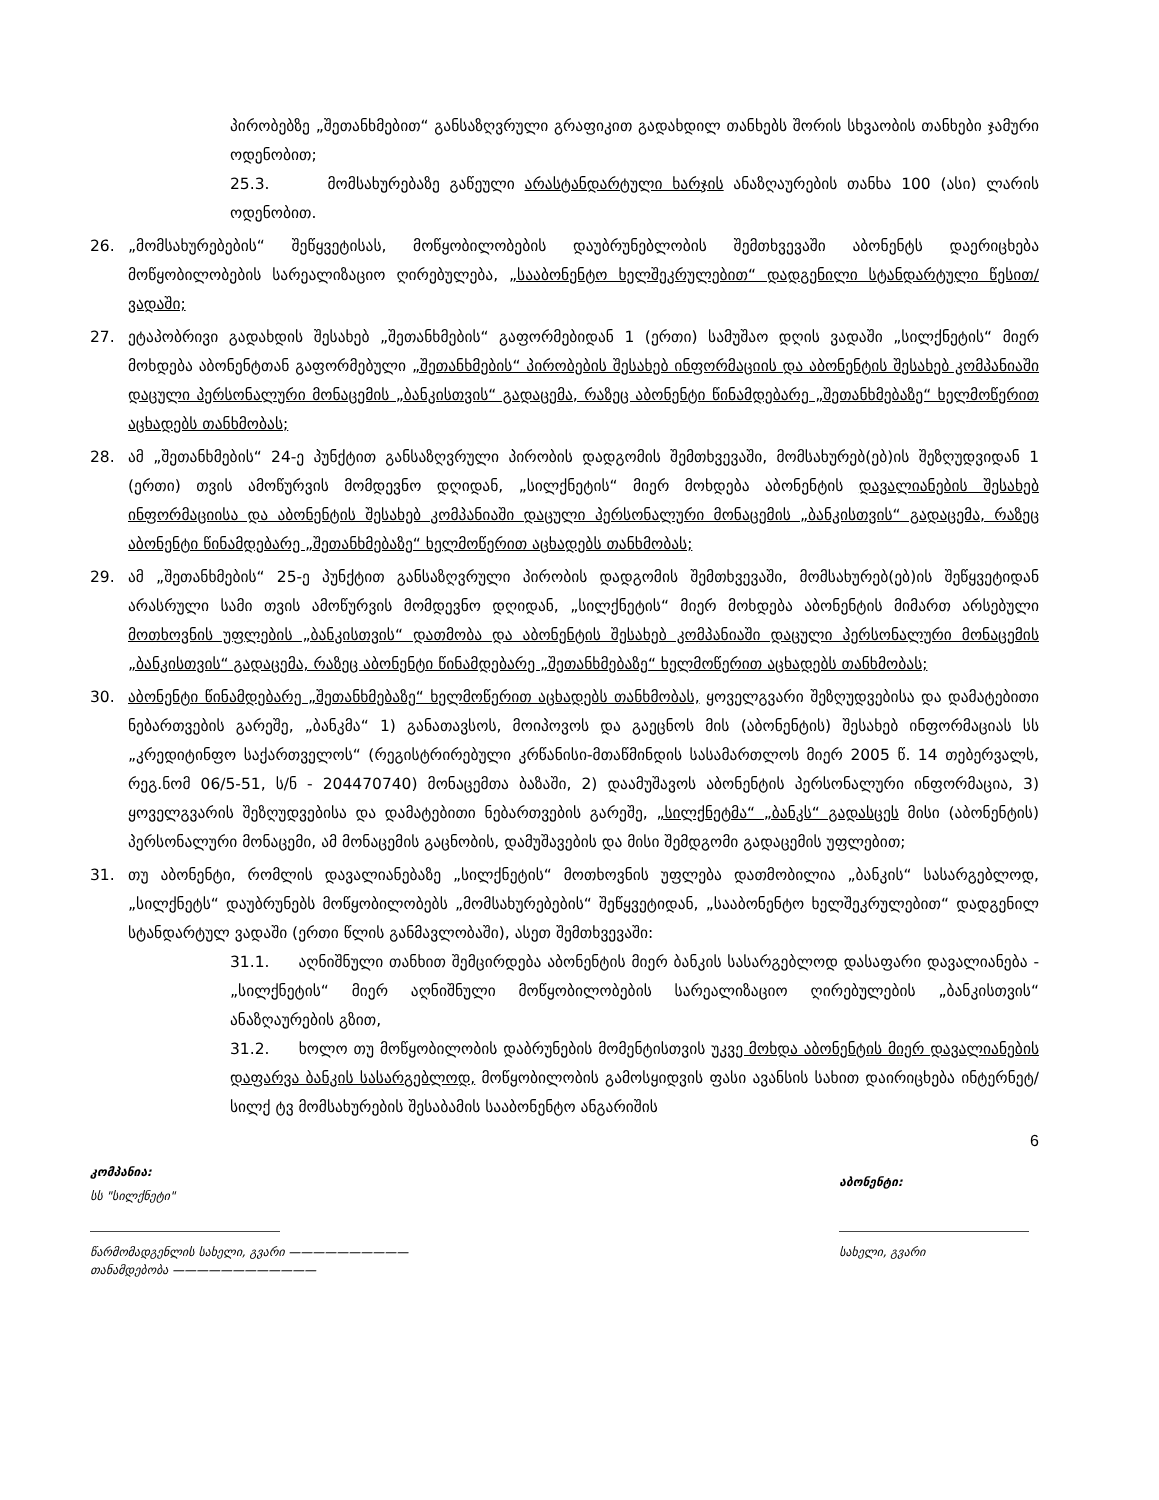პირობებზე „შეთანხმებით“ განსაზღვრული გრაფიკით გადახდილ თანხებს შორის სხვაობის თანხები ჯამური ოდენობით;
25.3. მომსახურებაზე გაწეული არასტანდარტული ხარჯის ანაზღაურების თანხა 100 (ასი) ლარის ოდენობით.
26. „მომსახურებების“ შეწყვეტისას, მოწყობილობების დაუბრუნებლობის შემთხვევაში აბონენტს დაერიცხება მოწყობილობების სარეალიზაციო ღირებულება, „სააბონენტო ხელშეკრულებით“ დადგენილი სტანდარტული წესით/ ვადაში;
27. ეტაპობრივი გადახდის შესახებ „შეთანხმების“ გაფორმებიდან 1 (ერთი) სამუშაო დღის ვადაში „სილქნეტის“ მიერ მოხდება აბონენტთან გაფორმებული „შეთანხმების“ პირობების შესახებ ინფორმაციის და აბონენტის შესახებ კომპანიაში დაცული პერსონალური მონაცემის „ბანკისთვის“ გადაცემა, რაზეც აბონენტი წინამდებარე „შეთანხმებაზე“ ხელმოწერით აცხადებს თანხმობას;
28. ამ „შეთანხმების“ 24-ე პუნქტით განსაზღვრული პირობის დადგომის შემთხვევაში, მომსახურებ(ებ)ის შეზღუდვიდან 1 (ერთი) თვის ამოწურვის მომდევნო დღიდან, „სილქნეტის“ მიერ მოხდება აბონენტის დავალიანების შესახებ ინფორმაციისა და აბონენტის შესახებ კომპანიაში დაცული პერსონალური მონაცემის „ბანკისთვის“ გადაცემა, რაზეც აბონენტი წინამდებარე „შეთანხმებაზე“ ხელმოწერით აცხადებს თანხმობას;
29. ამ „შეთანხმების“ 25-ე პუნქტით განსაზღვრული პირობის დადგომის შემთხვევაში, მომსახურებ(ებ)ის შეწყვეტიდან არასრული სამი თვის ამოწურვის მომდევნო დღიდან, „სილქნეტის“ მიერ მოხდება აბონენტის მიმართ არსებული მოთხოვნის უფლების „ბანკისთვის“ დათმობა და აბონენტის შესახებ კომპანიაში დაცული პერსონალური მონაცემის „ბანკისთვის“ გადაცემა, რაზეც აბონენტი წინამდებარე „შეთანხმებაზე“ ხელმოწერით აცხადებს თანხმობას;
30. აბონენტი წინამდებარე „შეთანხმებაზე“ ხელმოწერით აცხადებს თანხმობას, ყოველგვარი შეზღუდვებისა და დამატებითი ნებართვების გარეშე, „ბანკმა“ 1) განათავსოს, მოიპოვოს და გაეცნოს მის (აბონენტის) შესახებ ინფორმაციას სს „კრედიტინფო საქართველოს“ (რეგისტრირებული კრწანისი-მთაწმინდის სასამართლოს მიერ 2005 წ. 14 თებერვალს, რეგ.ნომ 06/5-51, ს/ნ - 204470740) მონაცემთა ბაზაში, 2) დაამუშავოს აბონენტის პერსონალური ინფორმაცია, 3) ყოველგვარის შეზღუდვებისა და დამატებითი ნებართვების გარეშე, „სილქნეტმა“ „ბანკს“ გადასცეს მისი (აბონენტის) პერსონალური მონაცემი, ამ მონაცემის გაცნობის, დამუშავების და მისი შემდგომი გადაცემის უფლებით;
31. თუ აბონენტი, რომლის დავალიანებაზე „სილქნეტის“ მოთხოვნის უფლება დათმობილია „ბანკის“ სასარგებლოდ, „სილქნეტს“ დაუბრუნებს მოწყობილობებს „მომსახურებების“ შეწყვეტიდან, „სააბონენტო ხელშეკრულებით“ დადგენილ სტანდარტულ ვადაში (ერთი წლის განმავლობაში), ასეთ შემთხვევაში:
31.1. აღნიშნული თანხით შემცირდება აბონენტის მიერ ბანკის სასარგებლოდ დასაფარი დავალიანება - „სილქნეტის“ მიერ აღნიშნული მოწყობილობების სარეალიზაციო ღირებულების „ბანკისთვის“ ანაზღაურების გზით,
31.2. ხოლო თუ მოწყობილობის დაბრუნების მომენტისთვის უკვე მოხდა აბონენტის მიერ დავალიანების დაფარვა ბანკის სასარგებლოდ, მოწყობილობის გამოსყიდვის ფასი ავანსის სახით დაირიცხება ინტერნეტ/ სილქ ტვ მომსახურების შესაბამის სააბონენტო ანგარიშის
6
კომპანია:
სს "სილქნეტი"
წარმომადგენლის სახელი, გვარი ——————————
თანამდებობა ————————————
აბონენტი:
სახელი, გვარი